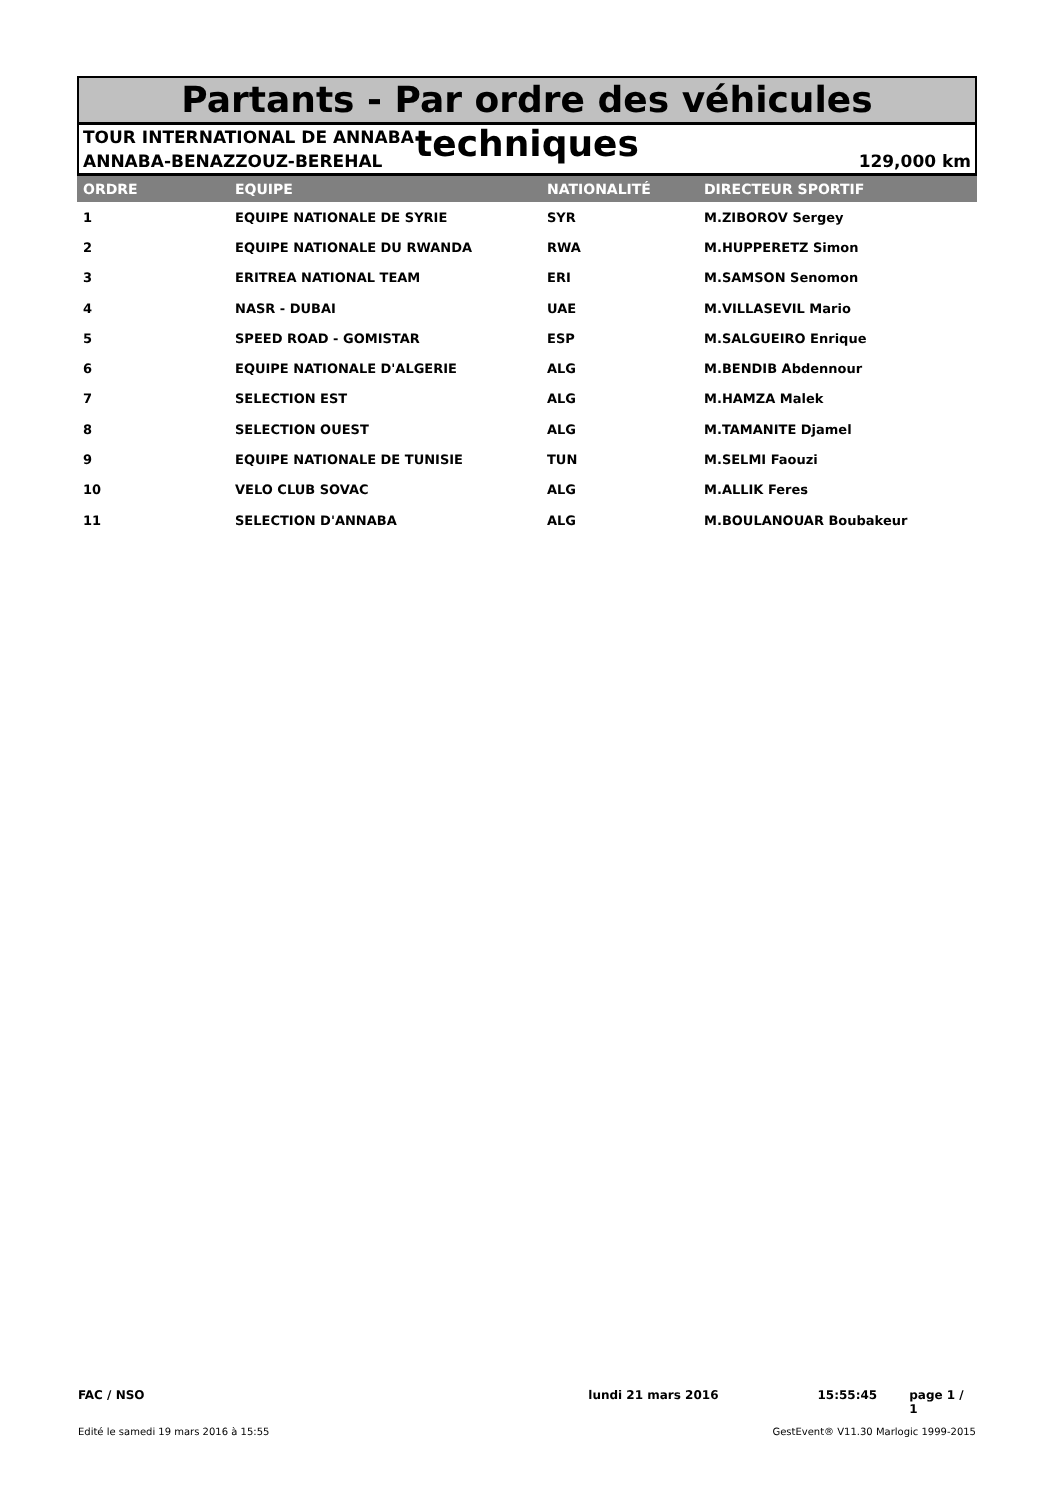Partants - Par ordre des véhicules techniques
TOUR INTERNATIONAL DE ANNABA
ANNABA-BENAZZOUZ-BEREHAL 129,000 km
| ORDRE | EQUIPE | NATIONALITÉ | DIRECTEUR SPORTIF |
| --- | --- | --- | --- |
| 1 | EQUIPE NATIONALE DE SYRIE | SYR | M.ZIBOROV Sergey |
| 2 | EQUIPE NATIONALE DU RWANDA | RWA | M.HUPPERETZ Simon |
| 3 | ERITREA NATIONAL TEAM | ERI | M.SAMSON Senomon |
| 4 | NASR - DUBAI | UAE | M.VILLASEVIL Mario |
| 5 | SPEED ROAD - GOMISTAR | ESP | M.SALGUEIRO Enrique |
| 6 | EQUIPE NATIONALE D'ALGERIE | ALG | M.BENDIB Abdennour |
| 7 | SELECTION EST | ALG | M.HAMZA Malek |
| 8 | SELECTION OUEST | ALG | M.TAMANITE Djamel |
| 9 | EQUIPE NATIONALE DE TUNISIE | TUN | M.SELMI Faouzi |
| 10 | VELO CLUB SOVAC | ALG | M.ALLIK Feres |
| 11 | SELECTION D'ANNABA | ALG | M.BOULANOUAR Boubakeur |
FAC / NSO lundi 21 mars 2016 15:55:45 page 1 / 1
Edité le samedi 19 mars 2016 à 15:55 GestEvent® V11.30 Marlogic 1999-2015